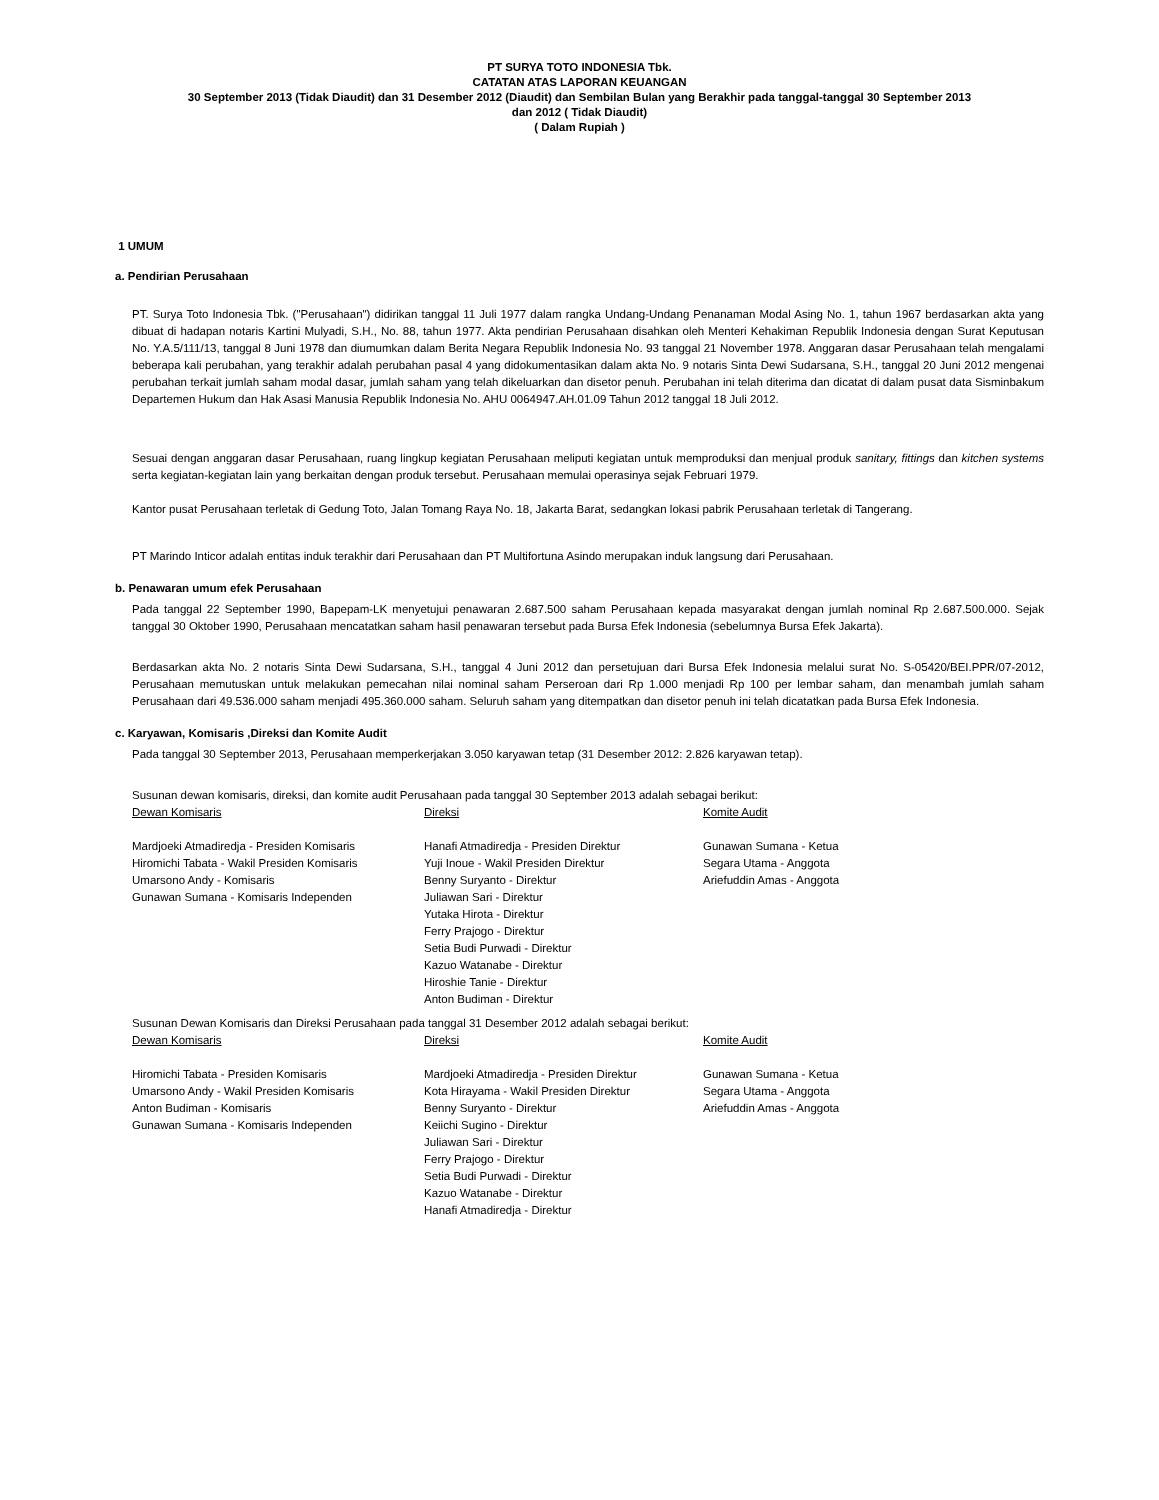PT SURYA TOTO INDONESIA Tbk.
CATATAN ATAS LAPORAN KEUANGAN
30 September 2013 (Tidak Diaudit) dan 31 Desember 2012 (Diaudit) dan Sembilan Bulan yang Berakhir pada tanggal-tanggal 30 September 2013
dan 2012 ( Tidak Diaudit)
( Dalam Rupiah )
1 UMUM
a. Pendirian Perusahaan
PT. Surya Toto Indonesia Tbk. ("Perusahaan") didirikan tanggal 11 Juli 1977 dalam rangka Undang-Undang Penanaman Modal Asing No. 1, tahun 1967 berdasarkan akta yang dibuat di hadapan notaris Kartini Mulyadi, S.H., No. 88, tahun 1977. Akta pendirian Perusahaan disahkan oleh Menteri Kehakiman Republik Indonesia dengan Surat Keputusan No. Y.A.5/111/13, tanggal 8 Juni 1978 dan diumumkan dalam Berita Negara Republik Indonesia No. 93 tanggal 21 November 1978. Anggaran dasar Perusahaan telah mengalami beberapa kali perubahan, yang terakhir adalah perubahan pasal 4 yang didokumentasikan dalam akta No. 9 notaris Sinta Dewi Sudarsana, S.H., tanggal 20 Juni 2012 mengenai perubahan terkait jumlah saham modal dasar, jumlah saham yang telah dikeluarkan dan disetor penuh. Perubahan ini telah diterima dan dicatat di dalam pusat data Sisminbakum Departemen Hukum dan Hak Asasi Manusia Republik Indonesia No. AHU 0064947.AH.01.09 Tahun 2012 tanggal 18 Juli 2012.
Sesuai dengan anggaran dasar Perusahaan, ruang lingkup kegiatan Perusahaan meliputi kegiatan untuk memproduksi dan menjual produk sanitary, fittings dan kitchen systems serta kegiatan-kegiatan lain yang berkaitan dengan produk tersebut. Perusahaan memulai operasinya sejak Februari 1979.
Kantor pusat Perusahaan terletak di Gedung Toto, Jalan Tomang Raya No. 18, Jakarta Barat, sedangkan lokasi pabrik Perusahaan terletak di Tangerang.
PT Marindo Inticor adalah entitas induk terakhir dari Perusahaan dan PT Multifortuna Asindo merupakan induk langsung dari Perusahaan.
b. Penawaran umum efek Perusahaan
Pada tanggal 22 September 1990, Bapepam-LK menyetujui penawaran 2.687.500 saham Perusahaan kepada masyarakat dengan jumlah nominal Rp 2.687.500.000. Sejak tanggal 30 Oktober 1990, Perusahaan mencatatkan saham hasil penawaran tersebut pada Bursa Efek Indonesia (sebelumnya Bursa Efek Jakarta).
Berdasarkan akta No. 2 notaris Sinta Dewi Sudarsana, S.H., tanggal 4 Juni 2012 dan persetujuan dari Bursa Efek Indonesia melalui surat No. S-05420/BEI.PPR/07-2012, Perusahaan memutuskan untuk melakukan pemecahan nilai nominal saham Perseroan dari Rp 1.000 menjadi Rp 100 per lembar saham, dan menambah jumlah saham Perusahaan dari 49.536.000 saham menjadi 495.360.000 saham. Seluruh saham yang ditempatkan dan disetor penuh ini telah dicatatkan pada Bursa Efek Indonesia.
c. Karyawan, Komisaris ,Direksi dan Komite Audit
Pada tanggal 30 September 2013, Perusahaan memperkerjakan 3.050 karyawan tetap (31 Desember 2012: 2.826 karyawan tetap).
Susunan dewan komisaris, direksi, dan komite audit Perusahaan pada tanggal 30 September 2013 adalah sebagai berikut:
| Dewan Komisaris | Direksi | Komite Audit |
| --- | --- | --- |
| Mardjoeki Atmadiredja - Presiden Komisaris Hiromichi Tabata - Wakil Presiden Komisaris Umarsono Andy - Komisaris Gunawan Sumana - Komisaris Independen | Hanafi Atmadiredja - Presiden Direktur Yuji Inoue - Wakil Presiden Direktur Benny Suryanto - Direktur Juliawan Sari - Direktur Yutaka Hirota - Direktur Ferry Prajogo - Direktur Setia Budi Purwadi - Direktur Kazuo Watanabe - Direktur Hiroshie Tanie - Direktur Anton Budiman - Direktur | Gunawan Sumana - Ketua Segara Utama - Anggota Ariefuddin Amas - Anggota |
Susunan Dewan Komisaris dan Direksi Perusahaan pada tanggal 31 Desember 2012 adalah sebagai berikut:
| Dewan Komisaris | Direksi | Komite Audit |
| --- | --- | --- |
| Hiromichi Tabata - Presiden Komisaris Umarsono Andy - Wakil Presiden Komisaris Anton Budiman - Komisaris Gunawan Sumana - Komisaris Independen | Mardjoeki Atmadiredja - Presiden Direktur Kota Hirayama - Wakil Presiden Direktur Benny Suryanto - Direktur Keiichi Sugino - Direktur Juliawan Sari - Direktur Ferry Prajogo - Direktur Setia Budi Purwadi - Direktur Kazuo Watanabe - Direktur Hanafi Atmadiredja - Direktur | Gunawan Sumana - Ketua Segara Utama - Anggota Ariefuddin Amas - Anggota |